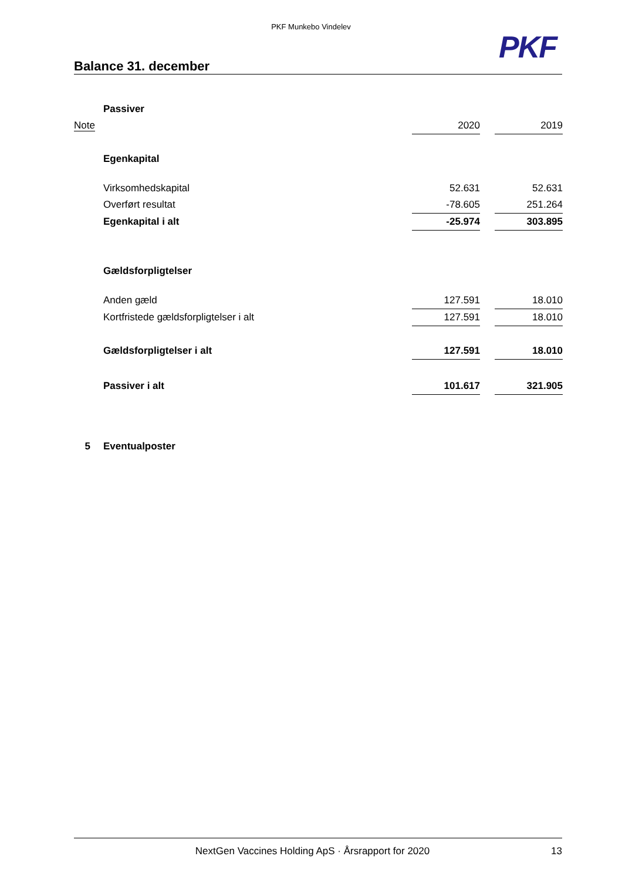PKF Munkebo Vindelev
PKF
Balance 31. december
| | Passiver | | | |
| Note | | 2020 | | 2019 |
| | Egenkapital | | | |
| | Virksomhedskapital | 52.631 | | 52.631 |
| | Overført resultat | -78.605 | | 251.264 |
| | Egenkapital i alt | -25.974 | | 303.895 |
| | Gældsforpligtelser | | | |
| | Anden gæld | 127.591 | | 18.010 |
| | Kortfristede gældsforpligtelser i alt | 127.591 | | 18.010 |
| | Gældsforpligtelser i alt | 127.591 | | 18.010 |
| | Passiver i alt | 101.617 | | 321.905 |
| 5 | Eventualposter | | | |
NextGen Vaccines Holding ApS · Årsrapport for 2020 13